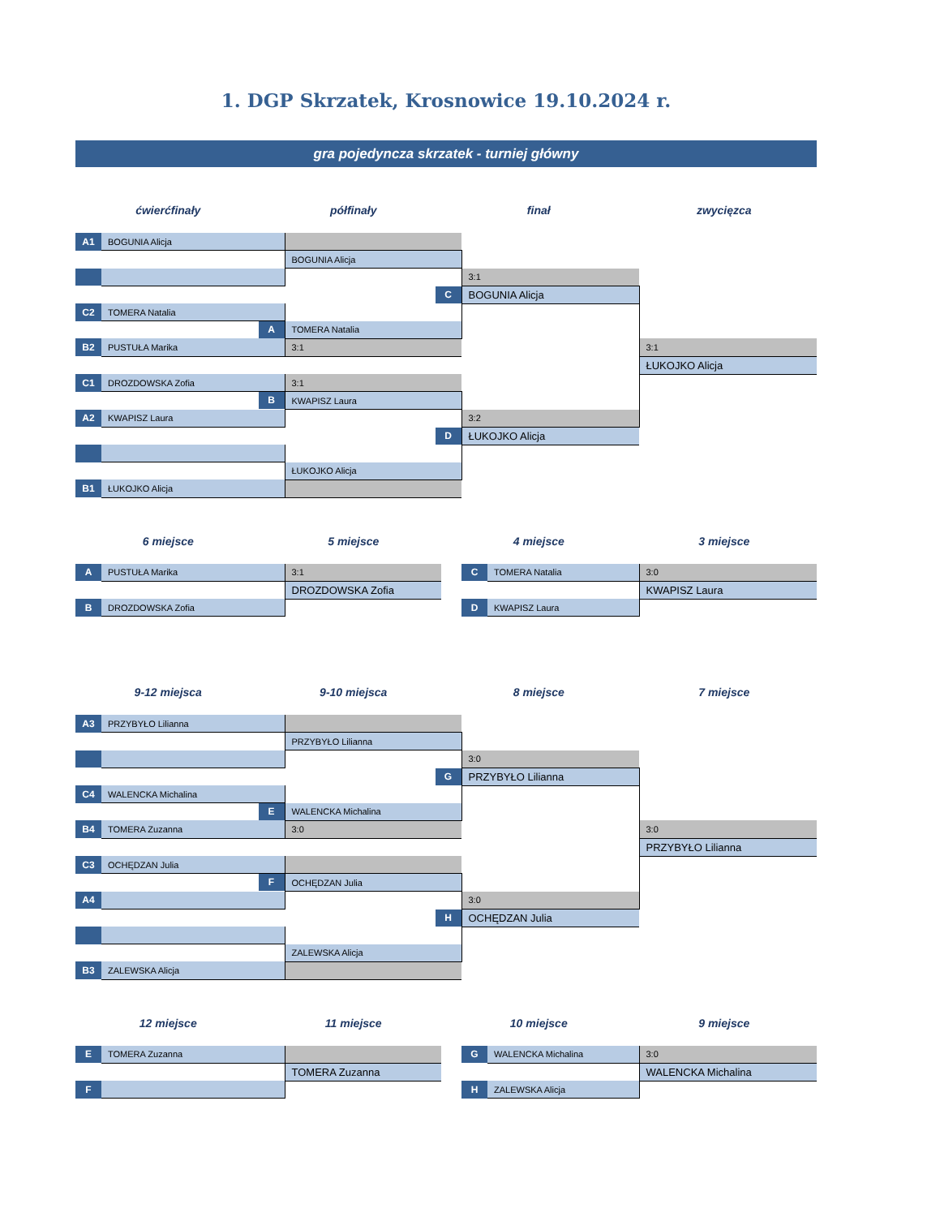1. DGP Skrzatek, Krosnowice 19.10.2024 r.
gra pojedyncza skrzatek - turniej główny
ćwierćfinały półfinały finał zwycięzca
| A1 | BOGUNIA Alicja | | | |
| | | BOGUNIA Alicja | | |
| | | | 3:1 | |
| | | C | BOGUNIA Alicja | |
| C2 | TOMERA Natalia | | | |
| | A | TOMERA Natalia | | |
| B2 | PUSTUŁA Marika | 3:1 | | 3:1 |
| | | | | ŁUKOJKO Alicja |
| C1 | DROZDOWSKA Zofia | 3:1 | | |
| | B | KWAPISZ Laura | | |
| A2 | KWAPISZ Laura | | 3:2 | |
| | | D | ŁUKOJKO Alicja | |
| | | ŁUKOJKO Alicja | | |
| B1 | ŁUKOJKO Alicja | | | |
6 miejsce 5 miejsce 4 miejsce 3 miejsce
| A | PUSTUŁA Marika | 3:1 | | C | TOMERA Natalia | 3:0 |
| | | DROZDOWSKA Zofia | | | | KWAPISZ Laura |
| B | DROZDOWSKA Zofia | | | D | KWAPISZ Laura | |
9-12 miejsca 9-10 miejsca 8 miejsce 7 miejsce
| A3 | PRZYBYŁO Lilianna | | | |
| | | PRZYBYŁO Lilianna | | |
| | | | 3:0 | |
| | | G | PRZYBYŁO Lilianna | |
| C4 | WALENCKA Michalina | | | |
| | E | WALENCKA Michalina | | |
| B4 | TOMERA Zuzanna | 3:0 | | 3:0 |
| | | | | PRZYBYŁO Lilianna |
| C3 | OCHĘDZAN Julia | | | |
| | F | OCHĘDZAN Julia | | |
| A4 | | | 3:0 | |
| | | H | OCHĘDZAN Julia | |
| | | ZALEWSKA Alicja | | |
| B3 | ZALEWSKA Alicja | | | |
12 miejsce 11 miejsce 10 miejsce 9 miejsce
| E | TOMERA Zuzanna | | | G | WALENCKA Michalina | 3:0 |
| | | TOMERA Zuzanna | | | | WALENCKA Michalina |
| F | | | | H | ZALEWSKA Alicja | |